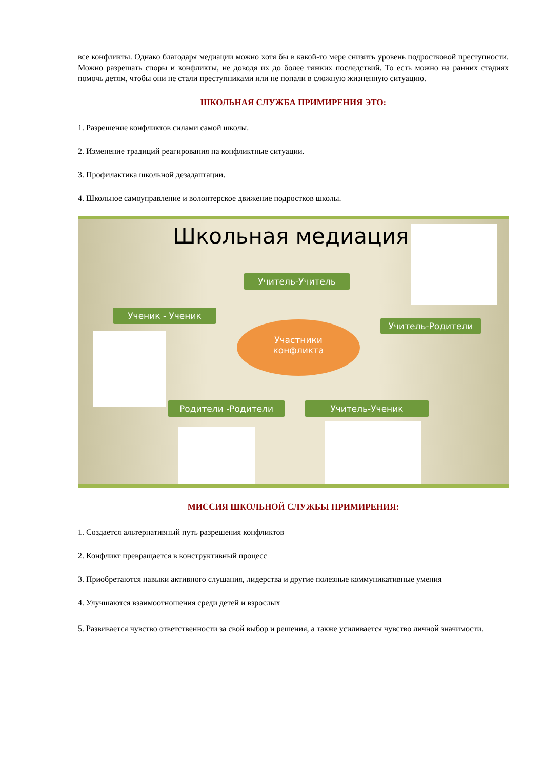все конфликты. Однако благодаря медиации можно хотя бы в какой-то мере снизить уровень подростковой преступности. Можно разрешать споры и конфликты, не доводя их до более тяжких последствий. То есть можно на ранних стадиях помочь детям, чтобы они не стали преступниками или не попали в сложную жизненную ситуацию.
ШКОЛЬНАЯ СЛУЖБА ПРИМИРЕНИЯ ЭТО:
1. Разрешение конфликтов силами самой школы.
2. Изменение традиций реагирования на конфликтные ситуации.
3. Профилактика школьной дезадаптации.
4. Школьное самоуправление и волонтерское движение подростков школы.
Школьная медиация
Учитель-Учитель
Ученик - Ученик
Учитель-Родители
Участники
конфликта
Родители -Родители Учитель-Ученик
МИССИЯ ШКОЛЬНОЙ СЛУЖБЫ ПРИМИРЕНИЯ:
1. Создается альтернативный путь разрешения конфликтов
2. Конфликт превращается в конструктивный процесс
3. Приобретаются навыки активного слушания, лидерства и другие полезные коммуникативные умения
4. Улучшаются взаимоотношения среди детей и взрослых
5. Развивается чувство ответственности за свой выбор и решения, а также усиливается чувство личной значимости.